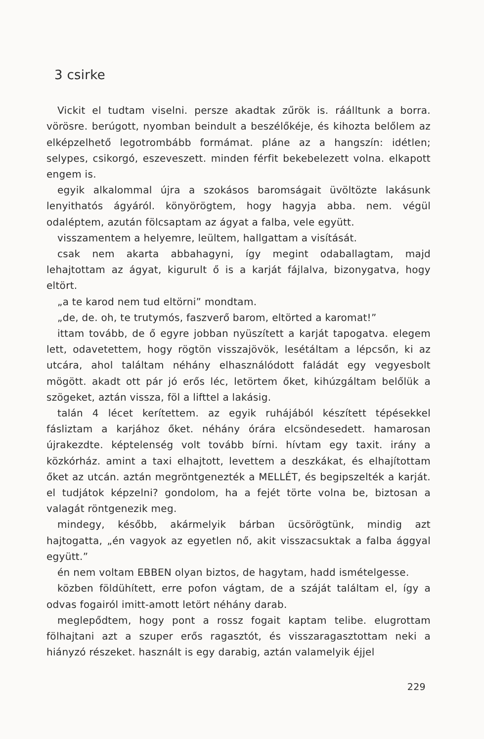3 csirke
Vickit el tudtam viselni. persze akadtak zűrök is. ráálltunk a borra. vörösre. berúgott, nyomban beindult a beszélőkéje, és kihozta belőlem az elképzelhető legotrombább formámat. pláne az a hangszín: idétlen; selypes, csikorgó, eszeveszett. minden férfit bekebelezett volna. elkapott engem is.
egyik alkalommal újra a szokásos baromságait üvöltözte lakásunk lenyithatós ágyáról. könyörögtem, hogy hagyja abba. nem. végül odaléptem, azután fölcsaptam az ágyat a falba, vele együtt.
visszamentem a helyemre, leültem, hallgattam a visítását.
csak nem akarta abbahagyni, így megint odaballagtam, majd lehajtottam az ágyat, kigurult ő is a karját fájlalva, bizonygatva, hogy eltört.
„a te karod nem tud eltörni” mondtam.
„de, de. oh, te trutymós, faszverő barom, eltörted a karomat!”
ittam tovább, de ő egyre jobban nyüszített a karját tapogatva. elegem lett, odavetettem, hogy rögtön visszajövök, lesétáltam a lépcsőn, ki az utcára, ahol találtam néhány elhasználódott faládát egy vegyesbolt mögött. akadt ott pár jó erős léc, letörtem őket, kihúzgáltam belőlük a szögeket, aztán vissza, föl a lifttel a lakásig.
talán 4 lécet kerítettem. az egyik ruhájából készített tépésekkel fásliztam a karjához őket. néhány órára elcsöndesedett. hamarosan újrakezdte. képtelenség volt tovább bírni. hívtam egy taxit. irány a közkórház. amint a taxi elhajtott, levettem a deszkákat, és elhajítottam őket az utcán. aztán megröntgenezték a MELLÉT, és begipszelték a karját. el tudjátok képzelni? gondolom, ha a fejét törte volna be, biztosan a valagát röntgenezik meg.
mindegy, később, akármelyik bárban ücsörögtünk, mindig azt hajtogatta, „én vagyok az egyetlen nő, akit visszacsuktak a falba ággyal együtt.”
én nem voltam EBBEN olyan biztos, de hagytam, hadd ismételgesse.
közben földühített, erre pofon vágtam, de a száját találtam el, így a odvas fogairól imitt-amott letört néhány darab.
meglepődtem, hogy pont a rossz fogait kaptam telibe. elugrottam fölhajtani azt a szuper erős ragasztót, és visszaragasztottam neki a hiányzó részeket. használt is egy darabig, aztán valamelyik éjjel
229